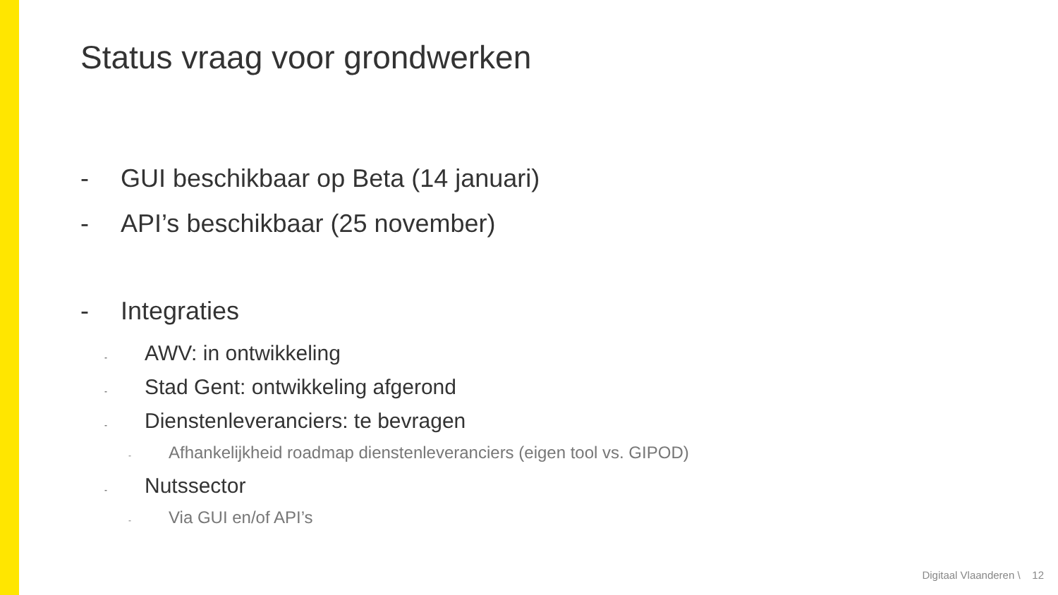Status vraag voor grondwerken
- GUI beschikbaar op Beta (14 januari)
- API’s beschikbaar (25 november)
- Integraties
- AWV: in ontwikkeling
- Stad Gent: ontwikkeling afgerond
- Dienstenleveranciers: te bevragen
- Afhankelijkheid roadmap dienstenleveranciers (eigen tool vs. GIPOD)
- Nutssector
- Via GUI en/of API’s
Digitaal Vlaanderen \ 12